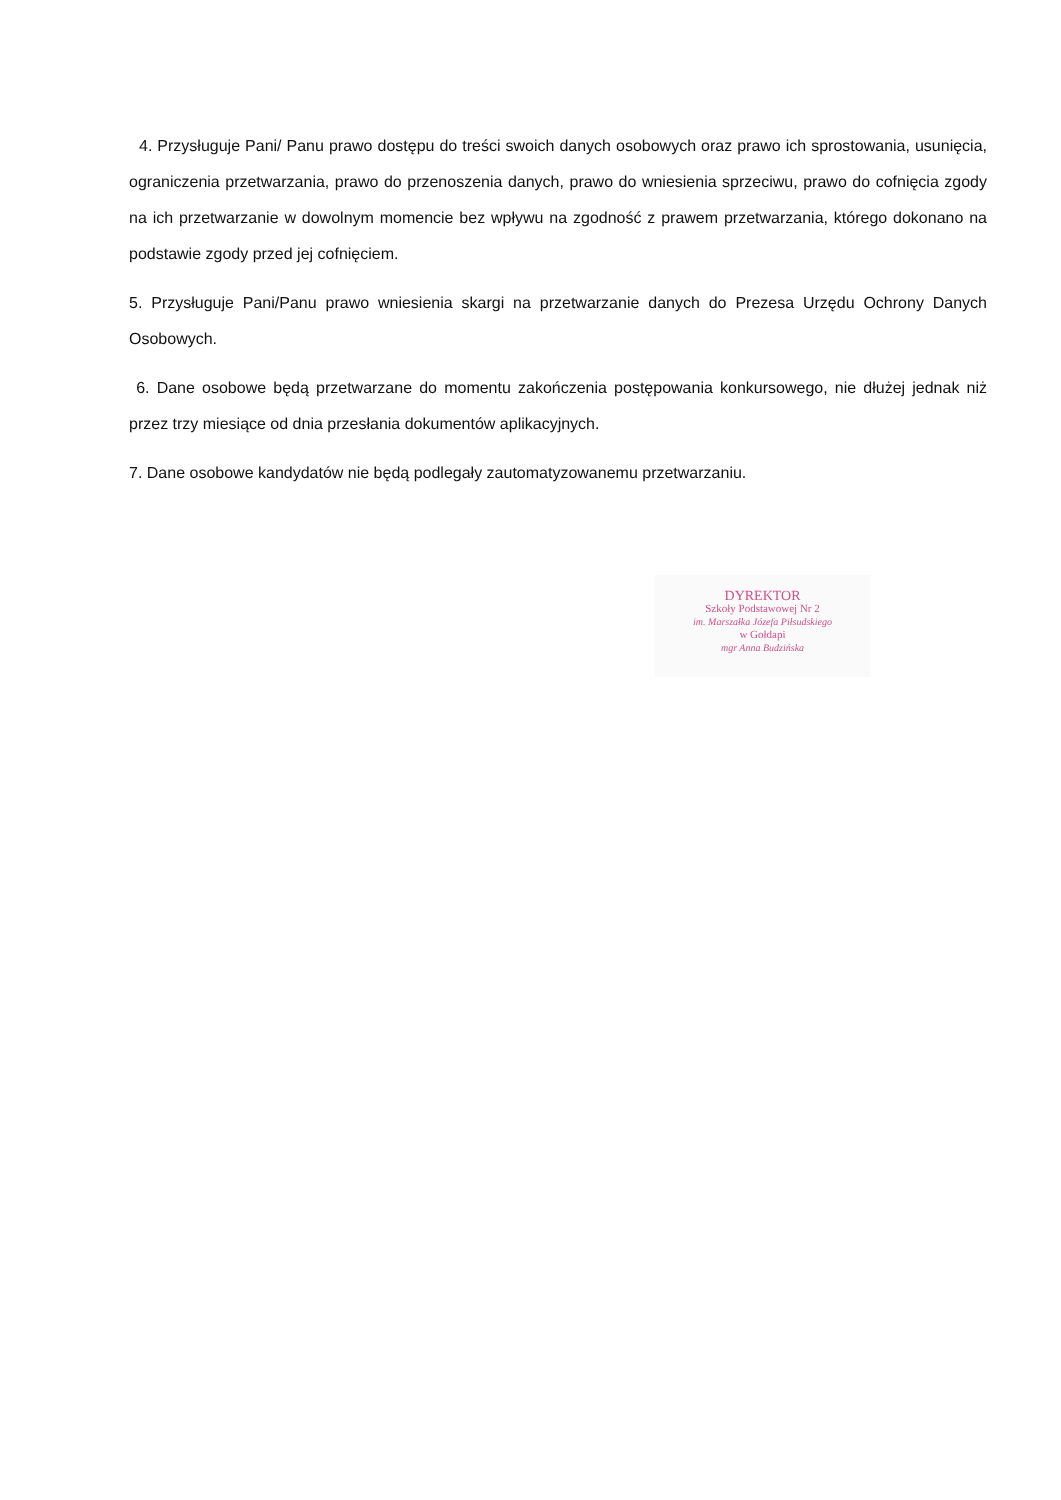4. Przysługuje Pani/ Panu prawo dostępu do treści swoich danych osobowych oraz prawo ich sprostowania, usunięcia, ograniczenia przetwarzania, prawo do przenoszenia danych, prawo do wniesienia sprzeciwu, prawo do cofnięcia zgody na ich przetwarzanie w dowolnym momencie bez wpływu na zgodność z prawem przetwarzania, którego dokonano na podstawie zgody przed jej cofnięciem.
5. Przysługuje Pani/Panu prawo wniesienia skargi na przetwarzanie danych do Prezesa Urzędu Ochrony Danych Osobowych.
6. Dane osobowe będą przetwarzane do momentu zakończenia postępowania konkursowego, nie dłużej jednak niż przez trzy miesiące od dnia przesłania dokumentów aplikacyjnych.
7. Dane osobowe kandydatów nie będą podlegały zautomatyzowanemu przetwarzaniu.
DYREKTOR
Szkoły Podstawowej Nr 2
im. Marszałka Józefa Piłsudskiego
w Gołdapi
mgr Anna Budzińska